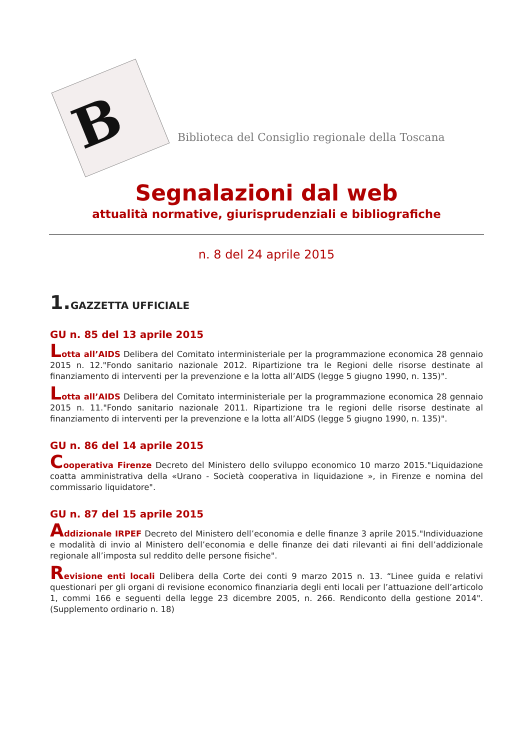B
Biblioteca del Consiglio regionale della Toscana
Segnalazioni dal web
attualità normative, giurisprudenziali e bibliografiche
n. 8 del 24 aprile 2015
1. GAZZETTA UFFICIALE
GU n. 85 del 13 aprile 2015
Lotta all’AIDS Delibera del Comitato interministeriale per la programmazione economica 28 gennaio 2015 n. 12."Fondo sanitario nazionale 2012. Ripartizione tra le Regioni delle risorse destinate al finanziamento di interventi per la prevenzione e la lotta all’AIDS (legge 5 giugno 1990, n. 135)".
Lotta all’AIDS Delibera del Comitato interministeriale per la programmazione economica 28 gennaio 2015 n. 11."Fondo sanitario nazionale 2011. Ripartizione tra le regioni delle risorse destinate al finanziamento di interventi per la prevenzione e la lotta all’AIDS (legge 5 giugno 1990, n. 135)".
GU n. 86 del 14 aprile 2015
Cooperativa Firenze Decreto del Ministero dello sviluppo economico 10 marzo 2015."Liquidazione coatta amministrativa della «Urano - Società cooperativa in liquidazione », in Firenze e nomina del commissario liquidatore".
GU n. 87 del 15 aprile 2015
Addizionale IRPEF Decreto del Ministero dell’economia e delle finanze 3 aprile 2015."Individuazione e modalità di invio al Ministero dell’economia e delle finanze dei dati rilevanti ai fini dell’addizionale regionale all’imposta sul reddito delle persone fisiche".
Revisione enti locali Delibera della Corte dei conti 9 marzo 2015 n. 13. “Linee guida e relativi questionari per gli organi di revisione economico finanziaria degli enti locali per l’attuazione dell’articolo 1, commi 166 e seguenti della legge 23 dicembre 2005, n. 266. Rendiconto della gestione 2014". (Supplemento ordinario n. 18)